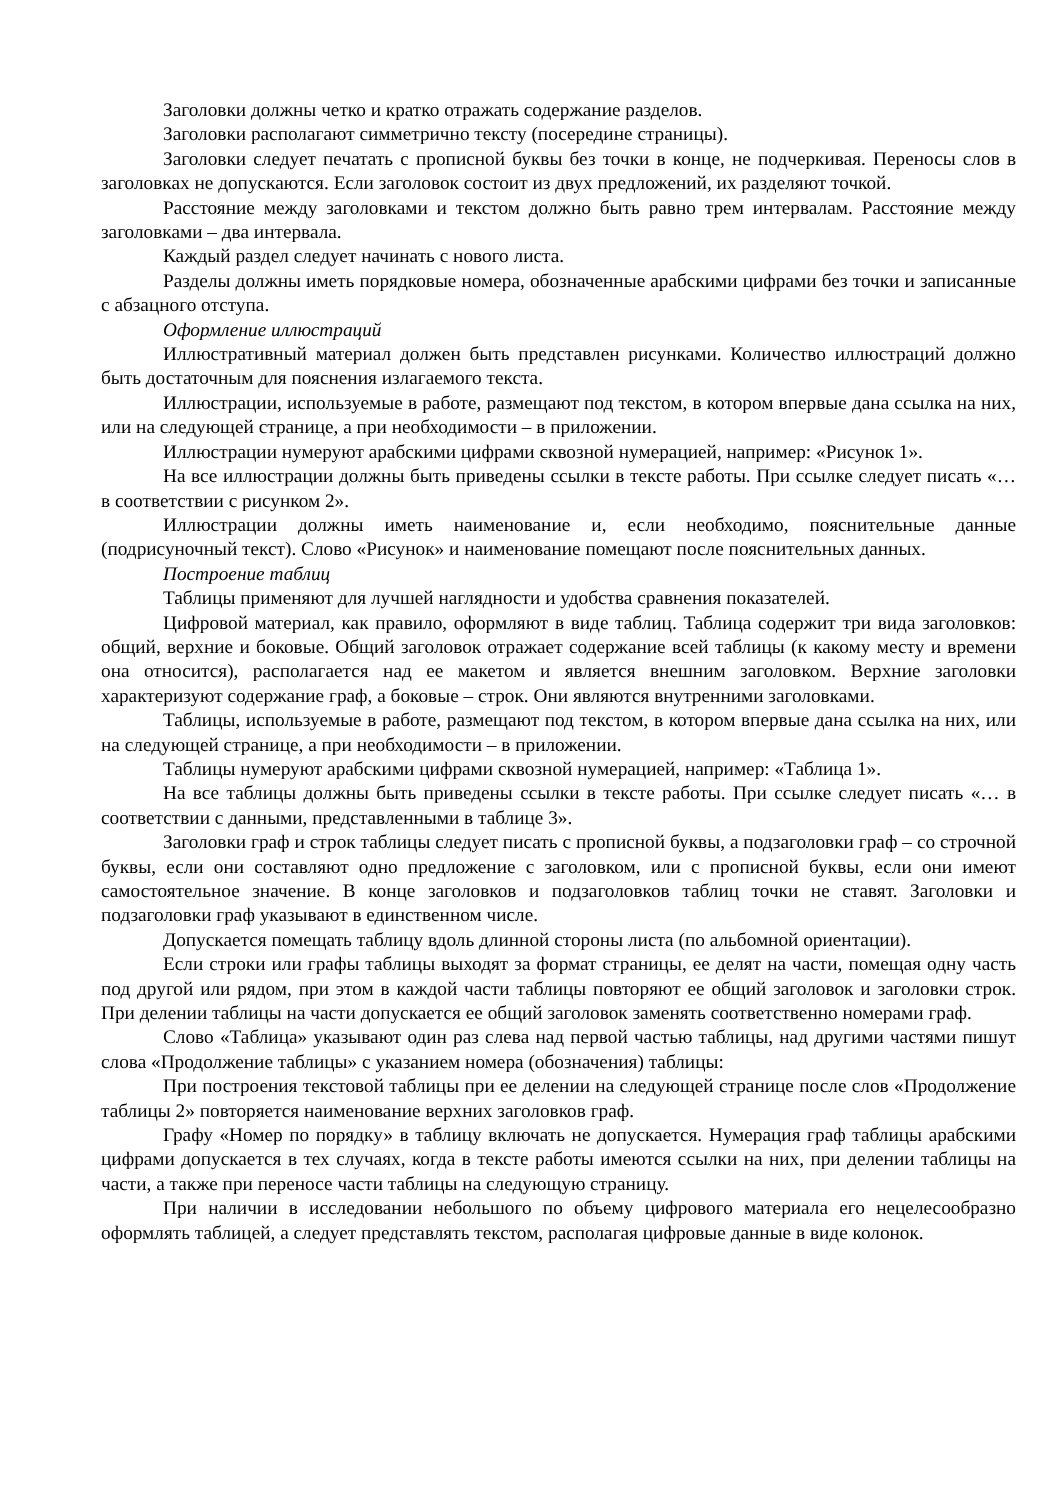Заголовки должны четко и кратко отражать содержание разделов.
Заголовки располагают симметрично тексту (посередине страницы).
Заголовки следует печатать с прописной буквы без точки в конце, не подчеркивая. Переносы слов в заголовках не допускаются. Если заголовок состоит из двух предложений, их разделяют точкой.
Расстояние между заголовками и текстом должно быть равно трем интервалам. Расстояние между заголовками – два интервала.
Каждый раздел следует начинать с нового листа.
Разделы должны иметь порядковые номера, обозначенные арабскими цифрами без точки и записанные с абзацного отступа.
Оформление иллюстраций
Иллюстративный материал должен быть представлен рисунками. Количество иллюстраций должно быть достаточным для пояснения излагаемого текста.
Иллюстрации, используемые в работе, размещают под текстом, в котором впервые дана ссылка на них, или на следующей странице, а при необходимости – в приложении.
Иллюстрации нумеруют арабскими цифрами сквозной нумерацией, например: «Рисунок 1».
На все иллюстрации должны быть приведены ссылки в тексте работы. При ссылке следует писать «… в соответствии с рисунком 2».
Иллюстрации должны иметь наименование и, если необходимо, пояснительные данные (подрисуночный текст). Слово «Рисунок» и наименование помещают после пояснительных данных.
Построение таблиц
Таблицы применяют для лучшей наглядности и удобства сравнения показателей.
Цифровой материал, как правило, оформляют в виде таблиц. Таблица содержит три вида заголовков: общий, верхние и боковые. Общий заголовок отражает содержание всей таблицы (к какому месту и времени она относится), располагается над ее макетом и является внешним заголовком. Верхние заголовки характеризуют содержание граф, а боковые – строк. Они являются внутренними заголовками.
Таблицы, используемые в работе, размещают под текстом, в котором впервые дана ссылка на них, или на следующей странице, а при необходимости – в приложении.
Таблицы нумеруют арабскими цифрами сквозной нумерацией, например: «Таблица 1».
На все таблицы должны быть приведены ссылки в тексте работы. При ссылке следует писать «… в соответствии с данными, представленными в таблице 3».
Заголовки граф и строк таблицы следует писать с прописной буквы, а подзаголовки граф – со строчной буквы, если они составляют одно предложение с заголовком, или с прописной буквы, если они имеют самостоятельное значение. В конце заголовков и подзаголовков таблиц точки не ставят. Заголовки и подзаголовки граф указывают в единственном числе.
Допускается помещать таблицу вдоль длинной стороны листа (по альбомной ориентации).
Если строки или графы таблицы выходят за формат страницы, ее делят на части, помещая одну часть под другой или рядом, при этом в каждой части таблицы повторяют ее общий заголовок и заголовки строк. При делении таблицы на части допускается ее общий заголовок заменять соответственно номерами граф.
Слово «Таблица» указывают один раз слева над первой частью таблицы, над другими частями пишут слова «Продолжение таблицы» с указанием номера (обозначения) таблицы:
При построения текстовой таблицы при ее делении на следующей странице после слов «Продолжение таблицы 2» повторяется наименование верхних заголовков граф.
Графу «Номер по порядку» в таблицу включать не допускается. Нумерация граф таблицы арабскими цифрами допускается в тех случаях, когда в тексте работы имеются ссылки на них, при делении таблицы на части, а также при переносе части таблицы на следующую страницу.
При наличии в исследовании небольшого по объему цифрового материала его нецелесообразно оформлять таблицей, а следует представлять текстом, располагая цифровые данные в виде колонок.